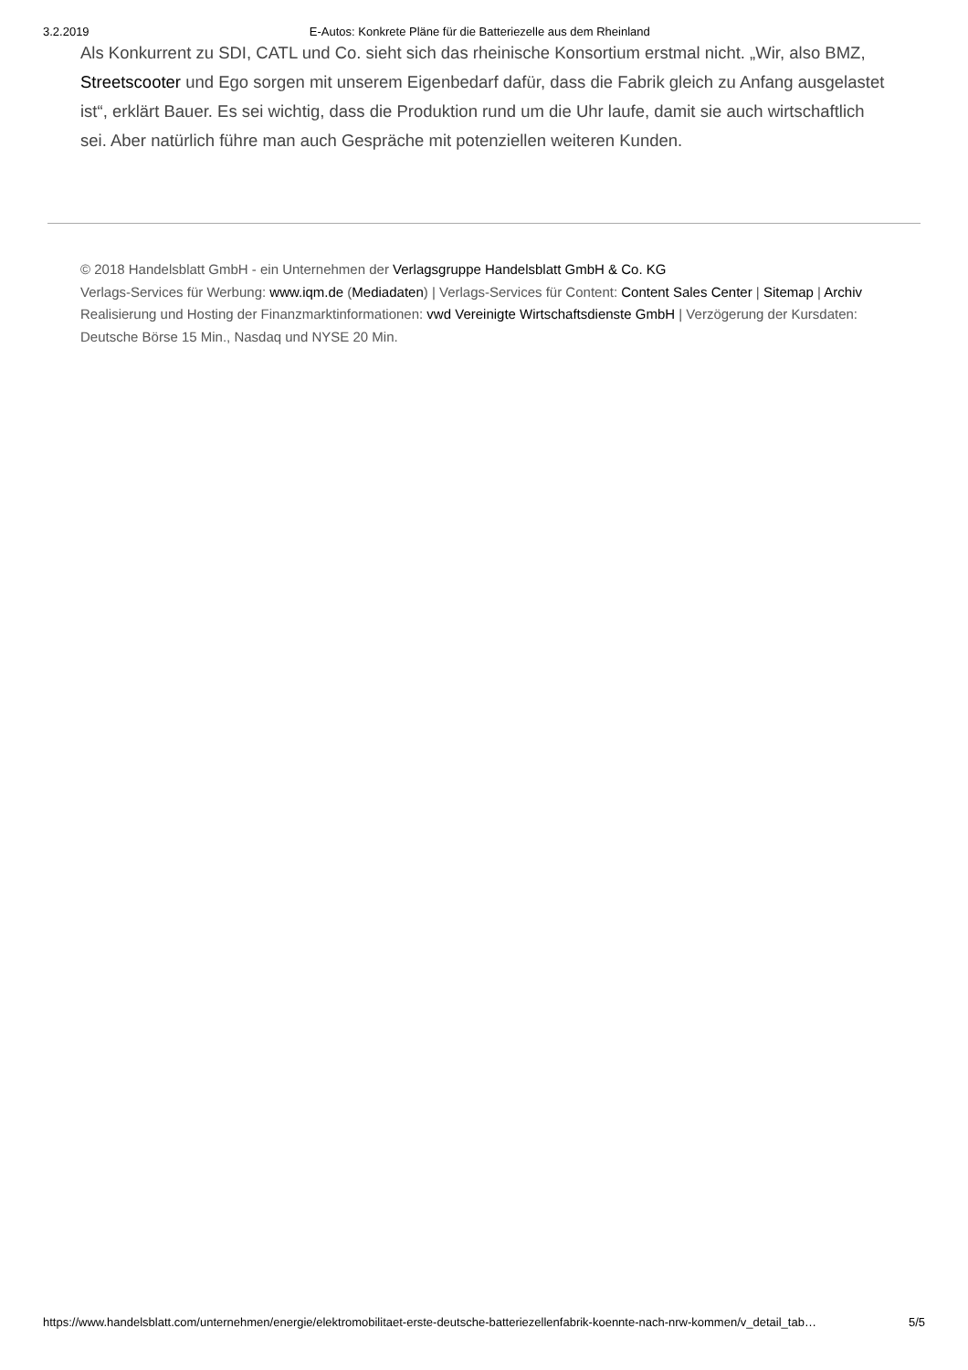3.2.2019 E-Autos: Konkrete Pläne für die Batteriezelle aus dem Rheinland
Als Konkurrent zu SDI, CATL und Co. sieht sich das rheinische Konsortium erstmal nicht. „Wir, also BMZ, Streetscooter und Ego sorgen mit unserem Eigenbedarf dafür, dass die Fabrik gleich zu Anfang ausgelastet ist“, erklärt Bauer. Es sei wichtig, dass die Produktion rund um die Uhr laufe, damit sie auch wirtschaftlich sei. Aber natürlich führe man auch Gespräche mit potenziellen weiteren Kunden.
© 2018 Handelsblatt GmbH - ein Unternehmen der Verlagsgruppe Handelsblatt GmbH & Co. KG
Verlags-Services für Werbung: www.iqm.de (Mediadaten) | Verlags-Services für Content: Content Sales Center | Sitemap | Archiv
Realisierung und Hosting der Finanzmarktinformationen: vwd Vereinigte Wirtschaftsdienste GmbH | Verzögerung der Kursdaten: Deutsche Börse 15 Min., Nasdaq und NYSE 20 Min.
https://www.handelsblatt.com/unternehmen/energie/elektromobilitaet-erste-deutsche-batteriezellenfabrik-koennte-nach-nrw-kommen/v_detail_tab… 5/5